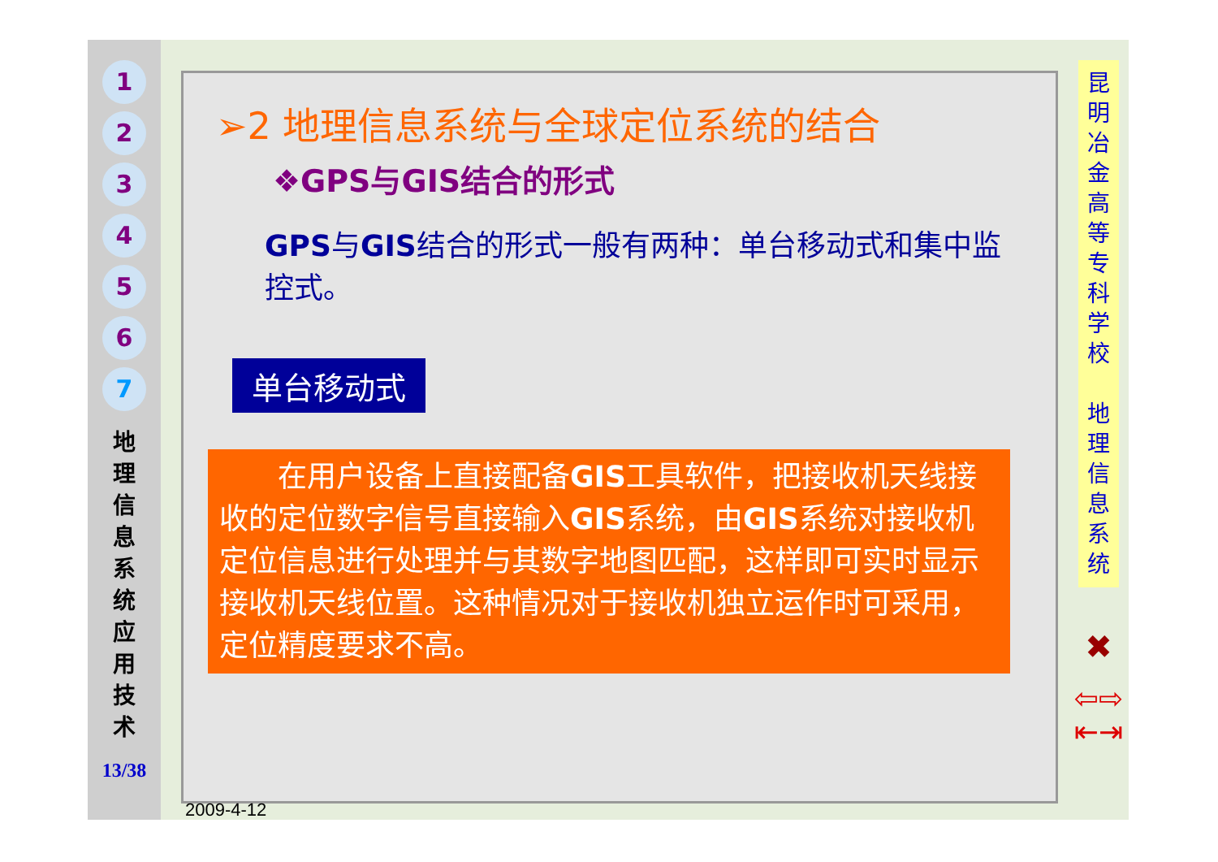1
2
3
4
5
6
7
地 理 信 息 系 统 应 用 技 术
13/38
➢2 地理信息系统与全球定位系统的结合
❖GPS与GIS结合的形式
GPS与GIS结合的形式一般有两种：单台移动式和集中监控式。
单台移动式
　　在用户设备上直接配备GIS工具软件，把接收机天线接收的定位数字信号直接输入GIS系统，由GIS系统对接收机定位信息进行处理并与其数字地图匹配，这样即可实时显示接收机天线位置。这种情况对于接收机独立运作时可采用，定位精度要求不高。
2009-4-12
昆明冶金高等专科学校
地理信息系统
✖
⇦⇨
⇤⇥